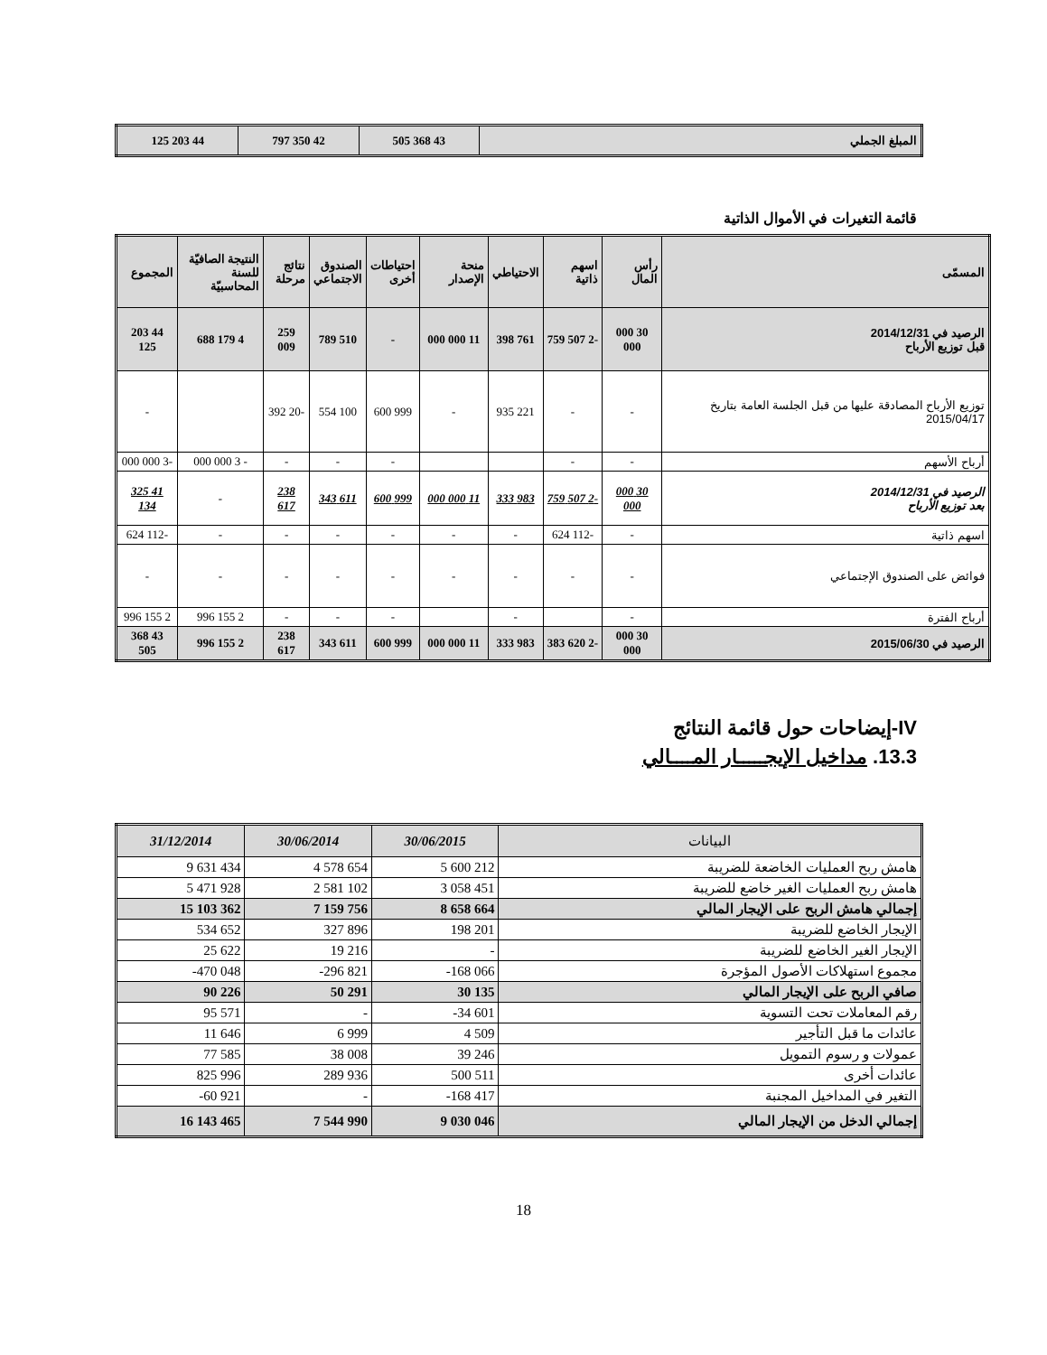| المبلغ الجملي | 43 368 505 | 42 350 797 | 44 203 125 |
قائمة التغيرات في الأموال الذاتية
| المسمّى | رأس المال | اسهم ذاتية | الاحتياطي | منحة الإصدار | احتياطات أخرى | الصندوق الاجتماعي | نتائج مرحلة | النتيجة الصافيّة للسنة المحاسبيّة | المجموع |
| --- | --- | --- | --- | --- | --- | --- | --- | --- | --- |
| الرصيد في 2014/12/31 قبل توزيع الأرباح | 30 000 000 | -2 507 759 | 761 398 | 11 000 000 | - | 510 789 | 259 009 | 4 179 688 | 44 203 125 |
| توزيع الأرباح المصادقة عليها من قبل الجلسة العامة بتاريخ 2015/04/17 | - | - | 221 935 | - | 999 600 | 100 554 | -20 392 | | - |
| أرباح الأسهم | - | - | | | - | - | - | - 3 000 000 | -3 000 000 |
| الرصيد في 2014/12/31 بعد توزيع الأرباح | 30 000 000 | -2 507 759 | 983 333 | 11 000 000 | 999 600 | 611 343 | 238 617 | - | 41 325 134 |
| اسهم ذاتية | - | -112 624 | - | - | - | - | - | - | -112 624 |
| فوائض على الصندوق الإجتماعي | - | - | - | - | - | - | - | - | - |
| أرباح الفترة | - | | - | | - | - | - | 2 155 996 | 2 155 996 |
| الرصيد في 2015/06/30 | 30 000 000 | -2 620 383 | 983 333 | 11 000 000 | 999 600 | 611 343 | 238 617 | 2 155 996 | 43 368 505 |
IV-إيضاحات حول قائمة النتائج
13.3. مداخيل الإيجـــــار المــــالي
| البيانات | 30/06/2015 | 30/06/2014 | 31/12/2014 |
| --- | --- | --- | --- |
| هامش ربح العمليات الخاضعة للضريبة | 5 600 212 | 4 578 654 | 9 631 434 |
| هامش ربح العمليات الغير خاضع للضريبة | 3 058 451 | 2 581 102 | 5 471 928 |
| إجمالي هامش الربح على الإيجار المالي | 8 658 664 | 7 159 756 | 15 103 362 |
| الإيجار الخاضع للضريبة | 198 201 | 327 896 | 534 652 |
| الإيجار الغير الخاضع للضريبة | - | 19 216 | 25 622 |
| مجموع استهلاكات الأصول المؤجرة | -168 066 | -296 821 | -470 048 |
| صافي الربح على الإيجار المالي | 30 135 | 50 291 | 90 226 |
| رقم المعاملات تحت التسوية | -34 601 | - | 95 571 |
| عائدات ما قبل التأجير | 4 509 | 6 999 | 11 646 |
| عمولات و رسوم التمويل | 39 246 | 38 008 | 77 585 |
| عائدات أخرى | 500 511 | 289 936 | 825 996 |
| التغير في المداخيل المجنبة | -168 417 | - | -60 921 |
| إجمالي الدخل من الإيجار المالي | 9 030 046 | 7 544 990 | 16 143 465 |
18